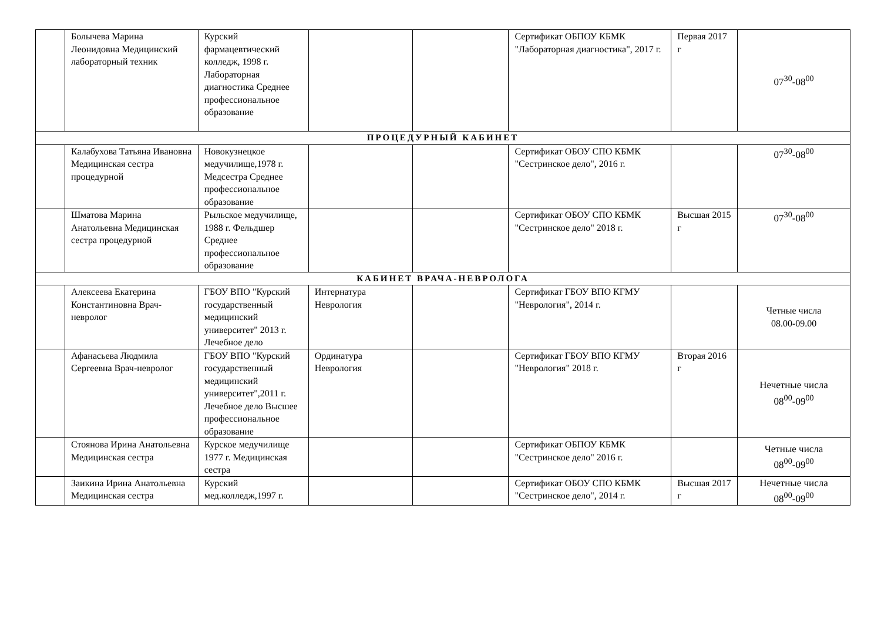| | Болычева Марина Леонидовна Медицинский лабораторный техник | Курский фармацевтический колледж, 1998 г. Лабораторная диагностика Среднее профессиональное образование | | | Сертификат ОБПОУ КБМК "Лабораторная диагностика", 2017 г. | Первая 2017 г | 07<sup>30</sup>-08<sup>00</sup> |
| ПРОЦЕДУРНЫЙ КАБИНЕТ | | | | | | | |
| | Калабухова Татьяна Ивановна Медицинская сестра процедурной | Новокузнецкое медучилище,1978 г. Медсестра Среднее профессиональное образование | | | Сертификат ОБОУ СПО КБМК "Сестринское дело", 2016 г. | | 07<sup>30</sup>-08<sup>00</sup> |
| | Шматова Марина Анатольевна Медицинская сестра процедурной | Рыльское медучилище, 1988 г. Фельдшер Среднее профессиональное образование | | | Сертификат ОБОУ СПО КБМК "Сестринское дело" 2018 г. | Высшая 2015 г | 07<sup>30</sup>-08<sup>00</sup> |
| КАБИНЕТ ВРАЧА-НЕВРОЛОГА | | | | | | | |
| | Алексеева Екатерина Константиновна Врач-невролог | ГБОУ ВПО "Курский государственный медицинский университет" 2013 г. Лечебное дело | Интернатура Неврология | | Сертификат ГБОУ ВПО КГМУ "Неврология", 2014 г. | | Четные числа 08.00-09.00 |
| | Афанасьева Людмила Сергеевна Врач-невролог | ГБОУ ВПО "Курский государственный медицинский университет",2011 г. Лечебное дело Высшее профессиональное образование | Ординатура Неврология | | Сертификат ГБОУ ВПО КГМУ "Неврология" 2018 г. | Вторая 2016 г | Нечетные числа 08<sup>00</sup>-09<sup>00</sup> |
| | Стоянова Ирина Анатольевна Медицинская сестра | Курское медучилище 1977 г. Медицинская сестра | | | Сертификат ОБПОУ КБМК "Сестринское дело" 2016 г. | | Четные числа 08<sup>00</sup>-09<sup>00</sup> |
| | Заикина Ирина Анатольевна Медицинская сестра | Курский мед.колледж,1997 г. | | | Сертификат ОБОУ СПО КБМК "Сестринское дело", 2014 г. | Высшая 2017 г | Нечетные числа 08<sup>00</sup>-09<sup>00</sup> |